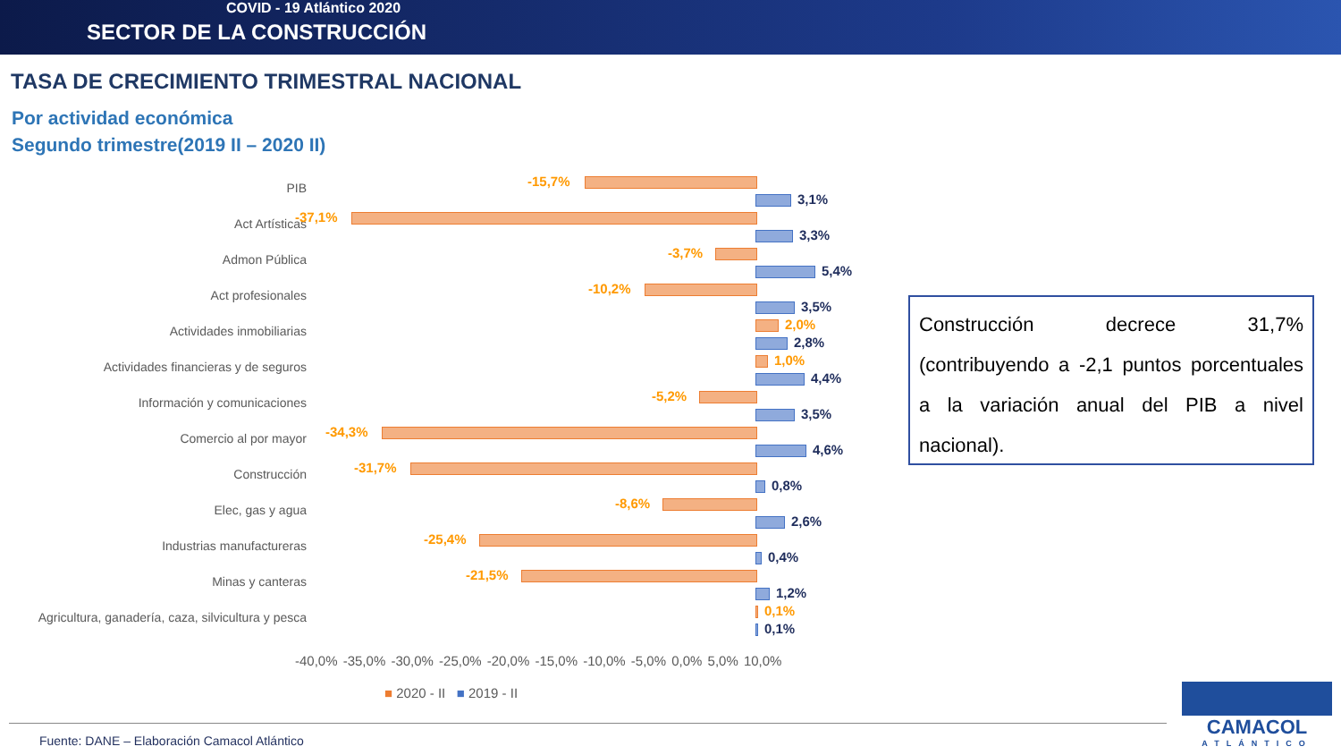COVID - 19 Atlántico 2020
SECTOR DE LA CONSTRUCCIÓN
TASA DE CRECIMIENTO TRIMESTRAL NACIONAL
Por actividad económica
Segundo trimestre(2019 II – 2020 II)
PIB -15,7%
3,1%
Act Artísticas -37,1%
3,3%
Admon Pública -3,7%
5,4%
Act profesionales -10,2%
3,5%
Actividades inmobiliarias 2,0%
2,8%
Actividades financieras y de seguros 1,0%
4,4%
Información y comunicaciones -5,2%
3,5%
Comercio al por mayor -34,3%
4,6%
Construcción -31,7%
0,8%
Elec, gas y agua -8,6%
2,6%
Industrias manufactureras -25,4%
0,4%
Minas y canteras -21,5%
1,2%
Agricultura, ganadería, caza, silvicultura y pesca 0,1%
0,1%
-40,0% -35,0% -30,0% -25,0% -20,0% -15,0% -10,0% -5,0% 0,0% 5,0% 10,0%
■ 2020 - II ■ 2019 - II
Construcción decrece 31,7% (contribuyendo a -2,1 puntos porcentuales a la variación anual del PIB a nivel nacional).
Fuente: DANE – Elaboración Camacol Atlántico
CAMACOL
ATLÁNTICO